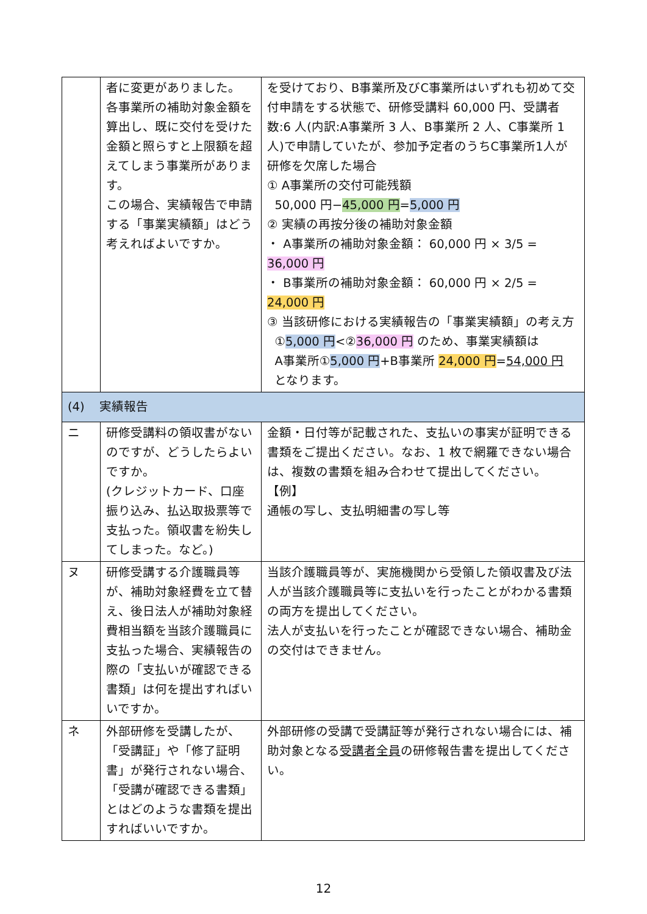| | 者に変更がありました。 各事業所の補助対象金額を算出し、既に交付を受けた金額と照らすと上限額を超えてしまう事業所があります。 この場合、実績報告で申請する「事業実績額」はどう考えればよいですか。 | を受けており、B事業所及びC事業所はいずれも初めて交付申請をする状態で、研修受講料 60,000 円、受講者数:6 人(内訳:A事業所 3 人、B事業所 2 人、C事業所 1 人)で申請していたが、参加予定者のうちC事業所1人が研修を欠席した場合 ① A事業所の交付可能残額 50,000 円− 45,000 円 = 5,000 円 ② 実績の再按分後の補助対象金額 ・ A事業所の補助対象金額： 60,000 円 × 3/5 = 36,000 円 ・ B事業所の補助対象金額： 60,000 円 × 2/5 = 24,000 円 ③ 当該研修における実績報告の「事業実績額」の考え方 ① 5,000 円 <② 36,000 円 のため、事業実績額は A事業所① 5,000 円 +B事業所 24,000 円 = 54,000 円 となります。 |
| (4) 実績報告 | | |
| ニ | 研修受講料の領収書がないのですが、どうしたらよいですか。 (クレジットカード、口座振り込み、払込取扱票等で支払った。領収書を紛失してしまった。など。) | 金額・日付等が記載された、支払いの事実が証明できる書類をご提出ください。なお、1 枚で網羅できない場合は、複数の書類を組み合わせて提出してください。 【例】 通帳の写し、支払明細書の写し等 |
| ヌ | 研修受講する介護職員等が、補助対象経費を立て替え、後日法人が補助対象経費相当額を当該介護職員に支払った場合、実績報告の際の「支払いが確認できる書類」は何を提出すればいいですか。 | 当該介護職員等が、実施機関から受領した領収書及び法人が当該介護職員等に支払いを行ったことがわかる書類の両方を提出してください。 法人が支払いを行ったことが確認できない場合、補助金の交付はできません。 |
| ネ | 外部研修を受講したが、「受講証」や「修了証明書」が発行されない場合、「受講が確認できる書類」とはどのような書類を提出すればいいですか。 | 外部研修の受講で受講証等が発行されない場合には、補助対象となる 受講者全員 の研修報告書を提出してください。 |
12